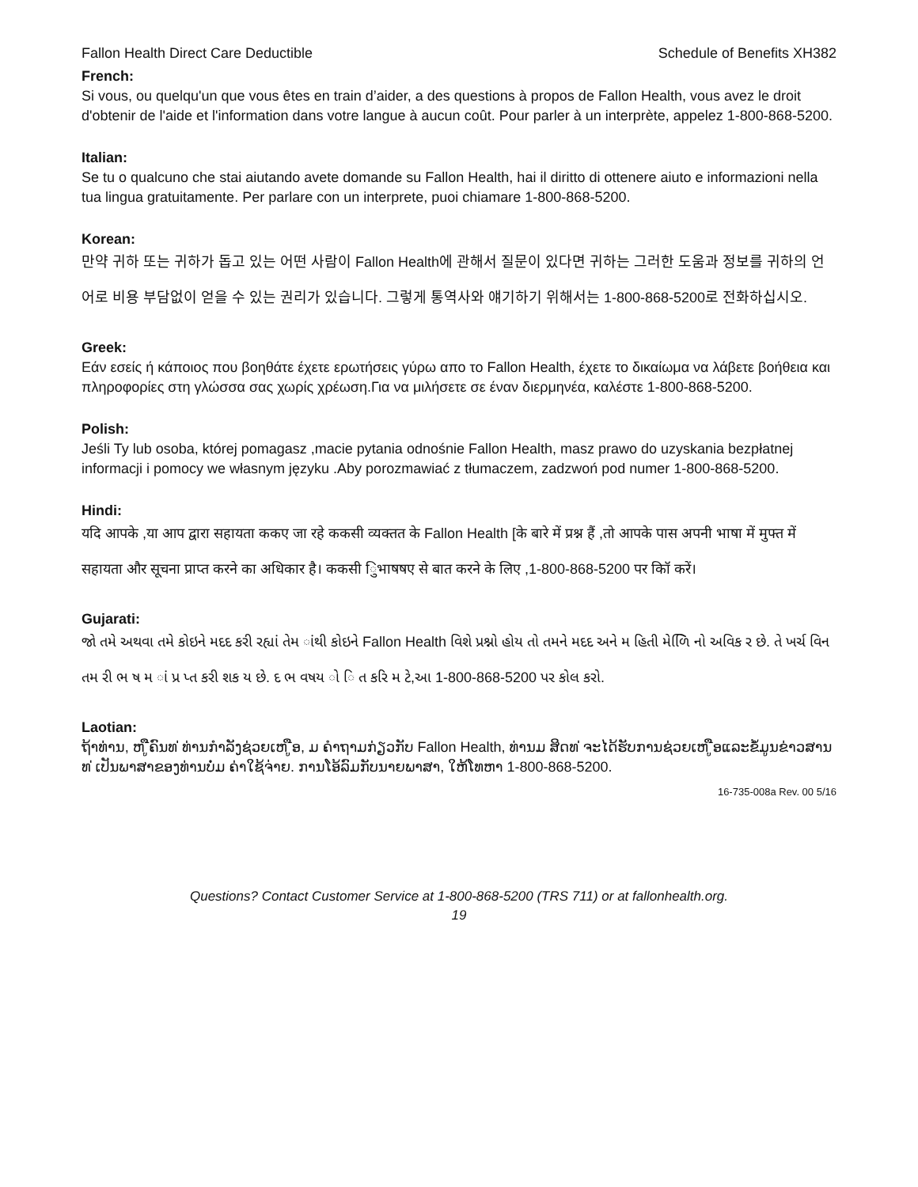Fallon Health Direct Care Deductible Schedule of Benefits XH382
French:
Si vous, ou quelqu'un que vous êtes en train d’aider, a des questions à propos de Fallon Health, vous avez le droit d'obtenir de l'aide et l'information dans votre langue à aucun coût. Pour parler à un interprète, appelez 1-800-868-5200.
Italian:
Se tu o qualcuno che stai aiutando avete domande su Fallon Health, hai il diritto di ottenere aiuto e informazioni nella tua lingua gratuitamente. Per parlare con un interprete, puoi chiamare 1-800-868-5200.
Korean:
만약 귀하 또는 귀하가 돕고 있는 어떤 사람이 Fallon Health에 관해서 질문이 있다면 귀하는 그러한 도움과 정보를 귀하의 언어로 비용 부담없이 얻을 수 있는 권리가 있습니다. 그렇게 통역사와 얘기하기 위해서는 1-800-868-5200로 전화하십시오.
Greek:
Εάν εσείς ή κάποιος που βοηθάτε έχετε ερωτήσεις γύρω απο το Fallon Health, έχετε το δικαίωμα να λάβετε βοήθεια και πληροφορίες στη γλώσσα σας χωρίς χρέωση.Για να μιλήσετε σε έναν διερμηνέα, καλέστε 1-800-868-5200.
Polish:
Jeśli Ty lub osoba, której pomagasz ,macie pytania odnośnie Fallon Health, masz prawo do uzyskania bezpłatnej informacji i pomocy we własnym języku .Aby porozmawiać z tłumaczem, zadzwoń pod numer 1-800-868-5200.
Hindi:
यदि आपके ,या आप द्वारा सहायता ककए जा रहे ककसी व्यक्तत के Fallon Health [के बारे में प्रश्न हैं ,तो आपके पास अपनी भाषा में मुफ्त में सहायता और सूचना प्राप्त करने का अधिकार है। ककसी िुभाषषए से बात करने के लिए ,1-800-868-5200 पर कॉि करें।
Gujarati:
જો તમે અથવા તમે કોઇને મદદ કરી રહ્યાં તેમ ાંથી કોઇને Fallon Health વિશે પ્રશ્નો હોય તો તમને મદદ અને મ હિતી મેળિિ નો અવિક ર છે. તે ખર્ચ વિન તમ રી ભ ષ મ ાં પ્ર પ્ત કરી શક ય છે. દ ભ વષય ો િ ત કરિ મ ટે,આ 1-800-868-5200 પર કોલ કરો.
Laotian:
ຖ້າທ່ານ, ຫ ູືຄົນທ ່ທ່ານກໍາລັງຊ່ວຍເຫ ູືອ, ມ ຄໍາຖາມກ່ຽວກັບ Fallon Health, ທ່ານມ ສິດທ ່ຈະໄດ້ຮັບການຊ່ວຍເຫ ູືອແລະຂໍ້ມູນຂ່າວສານທ ່ເປັນພາສາຂອງທ່ານບໍ່ມ ຄ່າໃຊ້ຈ່າຍ. ການໂອ້ລົມກັບນາຍພາສາ, ໃຫ້ໂທຫາ 1-800-868-5200.
16-735-008a Rev. 00 5/16
Questions? Contact Customer Service at 1-800-868-5200 (TRS 711) or at fallonhealth.org.
19